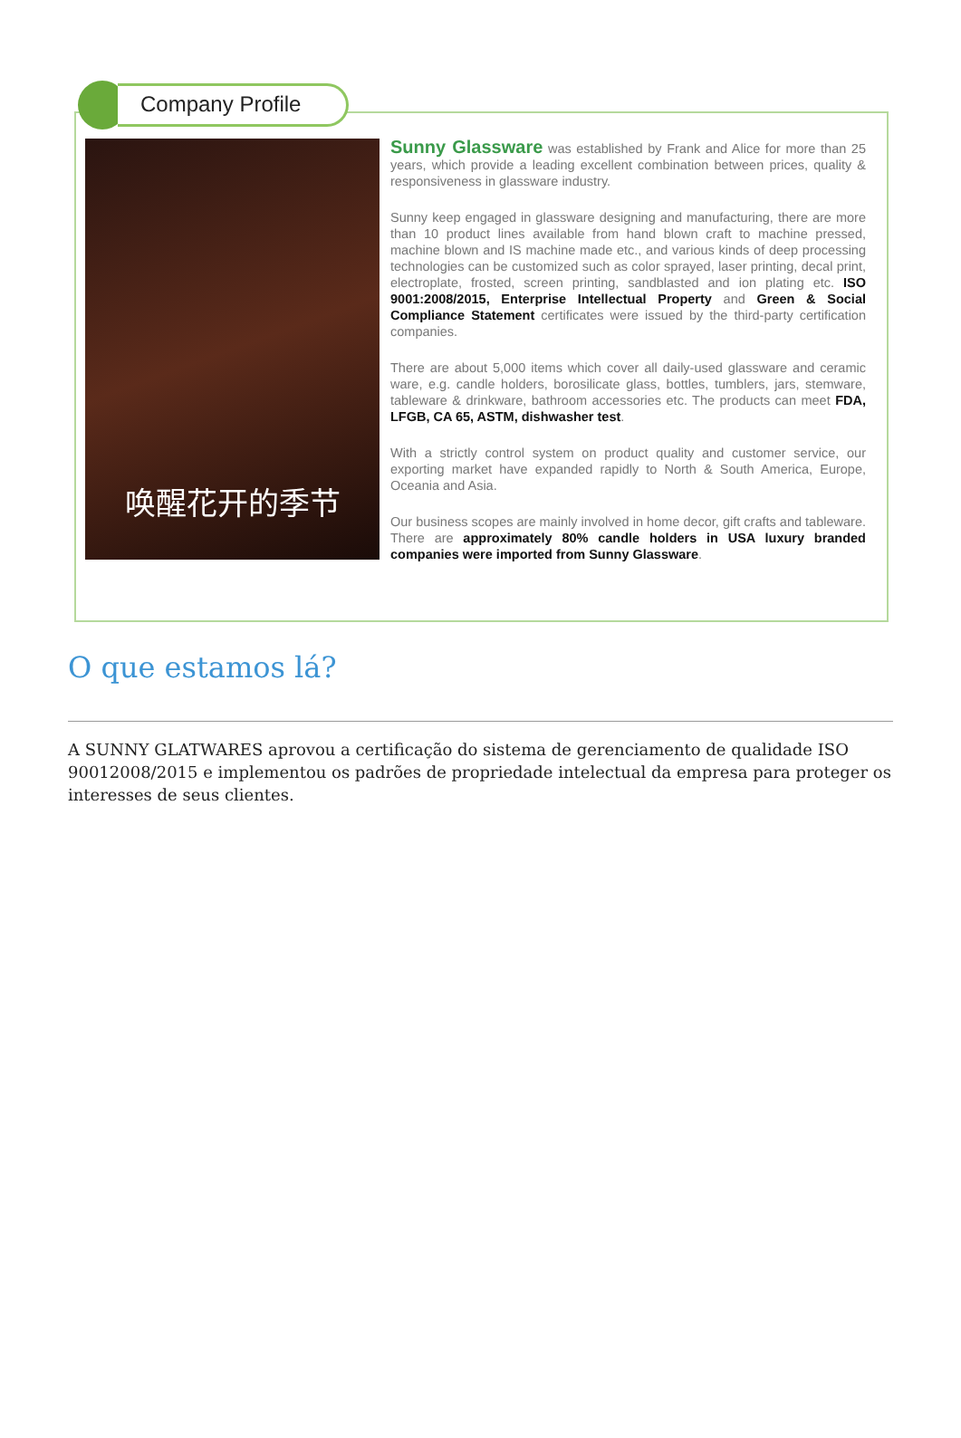Company Profile
唤醒花开的季节
Sunny Glassware was established by Frank and Alice for more than 25 years, which provide a leading excellent combination between prices, quality & responsiveness in glassware industry.
Sunny keep engaged in glassware designing and manufacturing, there are more than 10 product lines available from hand blown craft to machine pressed, machine blown and IS machine made etc., and various kinds of deep processing technologies can be customized such as color sprayed, laser printing, decal print, electroplate, frosted, screen printing, sandblasted and ion plating etc. ISO 9001:2008/2015, Enterprise Intellectual Property and Green & Social Compliance Statement certificates were issued by the third-party certification companies.
There are about 5,000 items which cover all daily-used glassware and ceramic ware, e.g. candle holders, borosilicate glass, bottles, tumblers, jars, stemware, tableware & drinkware, bathroom accessories etc. The products can meet FDA, LFGB, CA 65, ASTM, dishwasher test.
With a strictly control system on product quality and customer service, our exporting market have expanded rapidly to North & South America, Europe, Oceania and Asia.
Our business scopes are mainly involved in home decor, gift crafts and tableware. There are approximately 80% candle holders in USA luxury branded companies were imported from Sunny Glassware.
O que estamos lá?
A SUNNY GLATWARES aprovou a certificação do sistema de gerenciamento de qualidade ISO 90012008/2015 e implementou os padrões de propriedade intelectual da empresa para proteger os interesses de seus clientes.